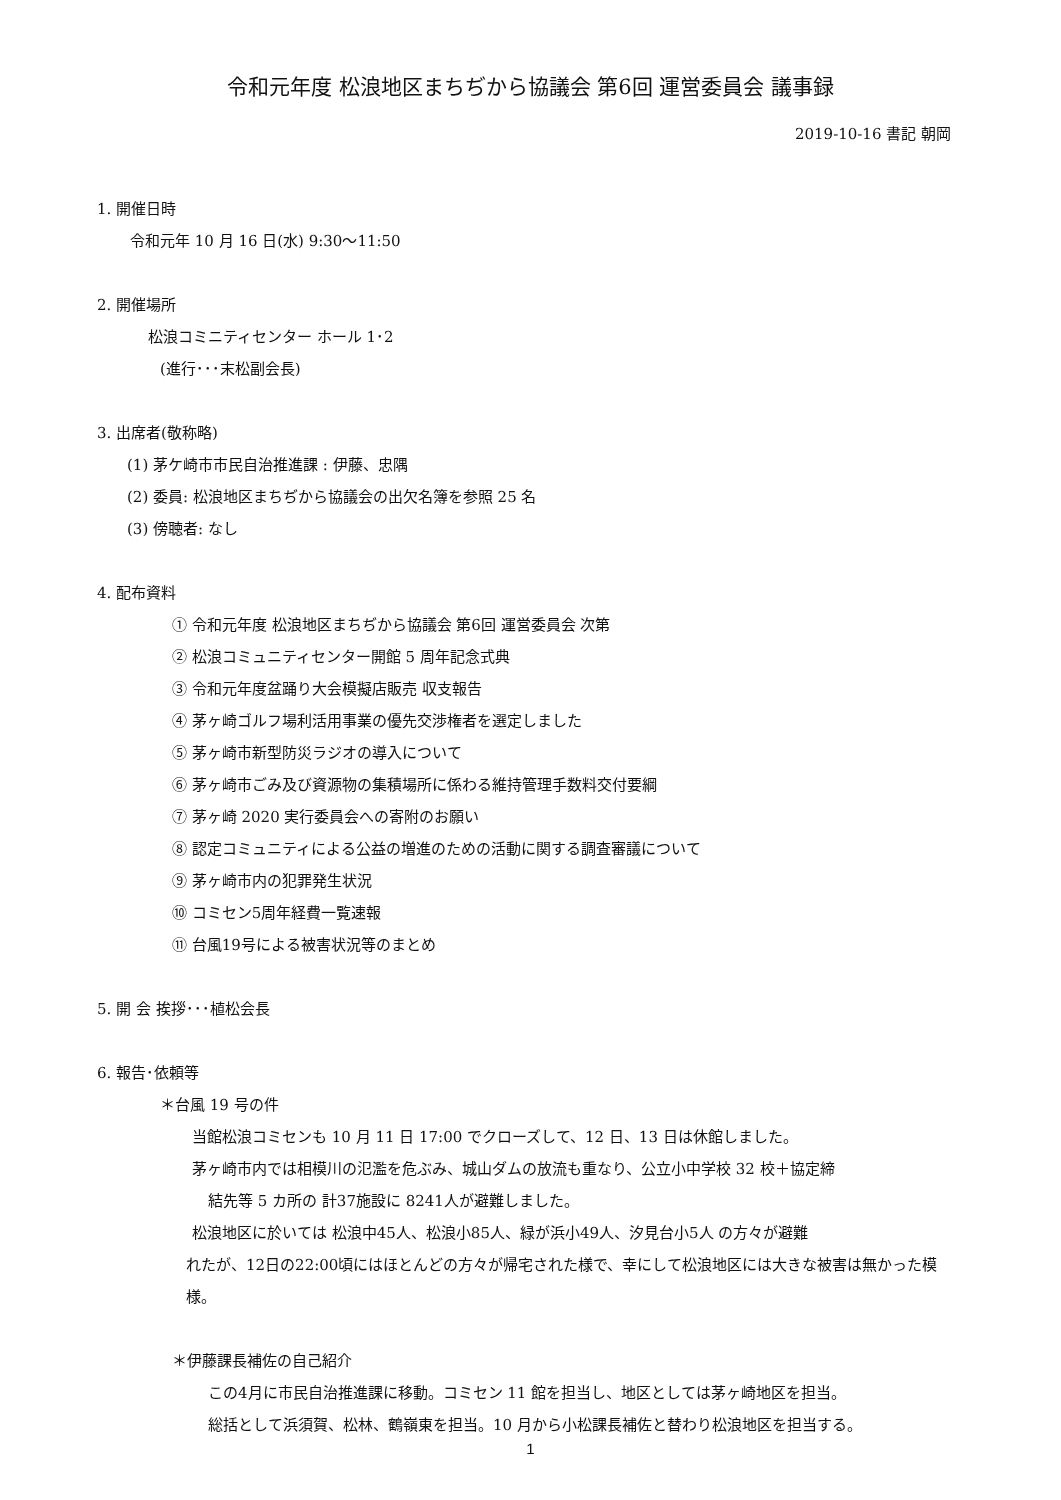令和元年度 松浪地区まちぢから協議会 第6回 運営委員会 議事録
2019-10-16 書記 朝岡
1. 開催日時
令和元年 10 月 16 日(水) 9:30～11:50
2. 開催場所
松浪コミニティセンター ホール 1･2
(進行･･･末松副会長)
3. 出席者(敬称略)
(1) 茅ケ崎市市民自治推進課 : 伊藤、忠隅
(2) 委員: 松浪地区まちぢから協議会の出欠名簿を参照 25 名
(3) 傍聴者: なし
4. 配布資料
① 令和元年度 松浪地区まちぢから協議会 第6回 運営委員会 次第
② 松浪コミュニティセンター開館 5 周年記念式典
③ 令和元年度盆踊り大会模擬店販売 収支報告
④ 茅ヶ崎ゴルフ場利活用事業の優先交渉権者を選定しました
⑤ 茅ヶ崎市新型防災ラジオの導入について
⑥ 茅ヶ崎市ごみ及び資源物の集積場所に係わる維持管理手数料交付要綱
⑦ 茅ヶ崎 2020 実行委員会への寄附のお願い
⑧ 認定コミュニティによる公益の増進のための活動に関する調査審議について
⑨ 茅ヶ崎市内の犯罪発生状況
⑩ コミセン5周年経費一覧速報
⑪ 台風19号による被害状況等のまとめ
5. 開 会 挨拶･･･植松会長
6. 報告･依頼等
＊台風 19 号の件
当館松浪コミセンも 10 月 11 日 17:00 でクローズして、12 日、13 日は休館しました。
茅ヶ崎市内では相模川の氾濫を危ぶみ、城山ダムの放流も重なり、公立小中学校 32 校＋協定締
結先等 5 カ所の 計37施設に 8241人が避難しました。
松浪地区に於いては 松浪中45人、松浪小85人、緑が浜小49人、汐見台小5人 の方々が避難
れたが、12日の22:00頃にはほとんどの方々が帰宅された様で、幸にして松浪地区には大きな被害は無かった模様。
＊伊藤課長補佐の自己紹介
この4月に市民自治推進課に移動。コミセン 11 館を担当し、地区としては茅ヶ崎地区を担当。
総括として浜須賀、松林、鶴嶺東を担当。10 月から小松課長補佐と替わり松浪地区を担当する。
1